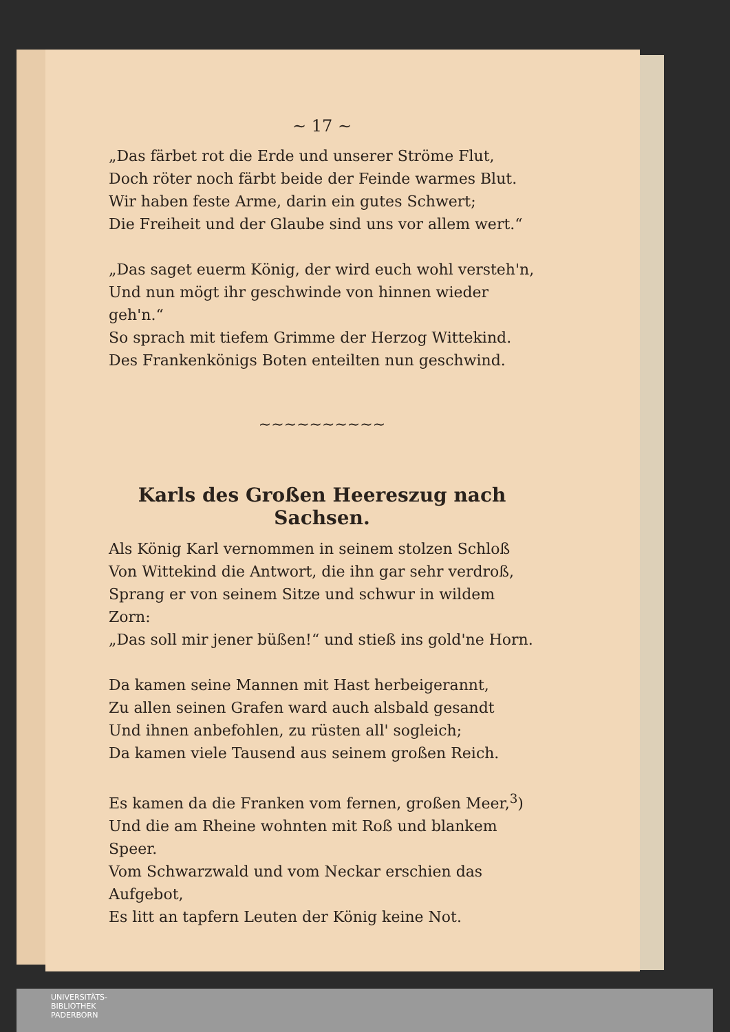~ 17 ~
„Das färbet rot die Erde und unserer Ströme Flut,
Doch röter noch färbt beide der Feinde warmes Blut.
Wir haben feste Arme, darin ein gutes Schwert;
Die Freiheit und der Glaube sind uns vor allem wert.“
„Das saget euerm König, der wird euch wohl versteh'n,
Und nun mögt ihr geschwinde von hinnen wieder geh'n.“
So sprach mit tiefem Grimme der Herzog Wittekind.
Des Frankenkönigs Boten enteilten nun geschwind.
~~~~~~~~~~
Karls des Großen Heereszug nach Sachsen.
Als König Karl vernommen in seinem stolzen Schloß
Von Wittekind die Antwort, die ihn gar sehr verdroß,
Sprang er von seinem Sitze und schwur in wildem Zorn:
„Das soll mir jener büßen!“ und stieß ins gold'ne Horn.
Da kamen seine Mannen mit Hast herbeigerannt,
Zu allen seinen Grafen ward auch alsbald gesandt
Und ihnen anbefohlen, zu rüsten all' sogleich;
Da kamen viele Tausend aus seinem großen Reich.
Es kamen da die Franken vom fernen, großen Meer,<sup>3</sup>)
Und die am Rheine wohnten mit Roß und blankem Speer.
Vom Schwarzwald und vom Neckar erschien das Aufgebot,
Es litt an tapfern Leuten der König keine Not.
UNIVERSITÄTS-
BIBLIOTHEK
PADERBORN